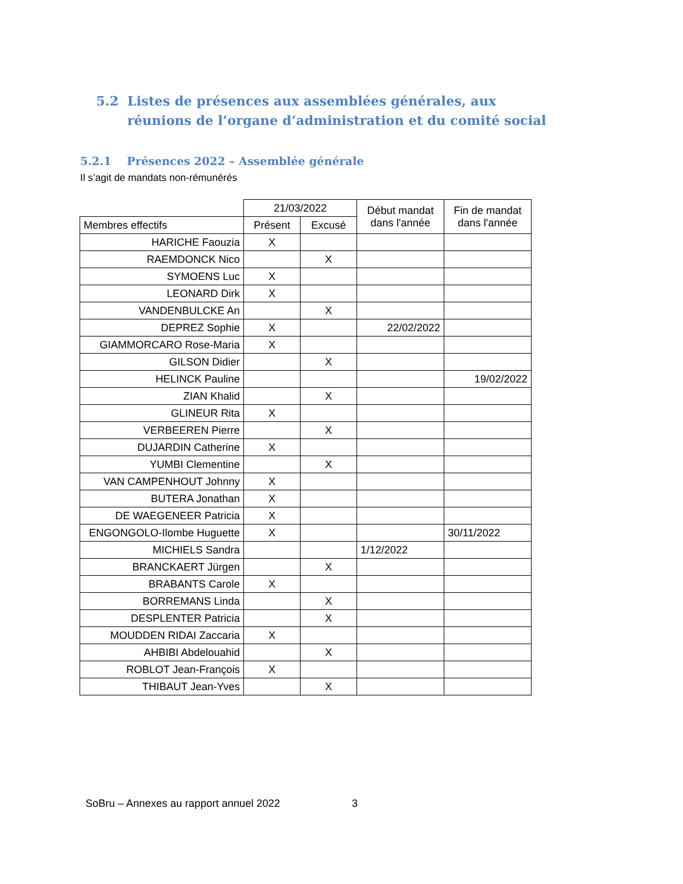5.2 Listes de présences aux assemblées générales, aux réunions de l’organe d’administration et du comité social
5.2.1 Présences 2022 – Assemblée générale
Il s’agit de mandats non-rémunérés
| | 21/03/2022 | | Début mandat dans l'année | Fin de mandat dans l'année |
| --- | --- | --- | --- | --- |
| Membres effectifs | Présent | Excusé | | |
| HARICHE Faouzia | X | | | |
| RAEMDONCK Nico | | X | | |
| SYMOENS Luc | X | | | |
| LEONARD Dirk | X | | | |
| VANDENBULCKE An | | X | | |
| DEPREZ Sophie | X | | 22/02/2022 | |
| GIAMMORCARO Rose-Maria | X | | | |
| GILSON Didier | | X | | |
| HELINCK Pauline | | | | 19/02/2022 |
| ZIAN Khalid | | X | | |
| GLINEUR Rita | X | | | |
| VERBEEREN Pierre | | X | | |
| DUJARDIN Catherine | X | | | |
| YUMBI Clementine | | X | | |
| VAN CAMPENHOUT Johnny | X | | | |
| BUTERA Jonathan | X | | | |
| DE WAEGENEER Patricia | X | | | |
| ENGONGOLO-Ilombe Huguette | X | | | 30/11/2022 |
| MICHIELS Sandra | | | 1/12/2022 | |
| BRANCKAERT Jürgen | | X | | |
| BRABANTS Carole | X | | | |
| BORREMANS Linda | | X | | |
| DESPLENTER Patricia | | X | | |
| MOUDDEN RIDAI Zaccaria | X | | | |
| AHBIBI Abdelouahid | | X | | |
| ROBLOT Jean-François | X | | | |
| THIBAUT Jean-Yves | | X | | |
SoBru – Annexes au rapport annuel 2022
3